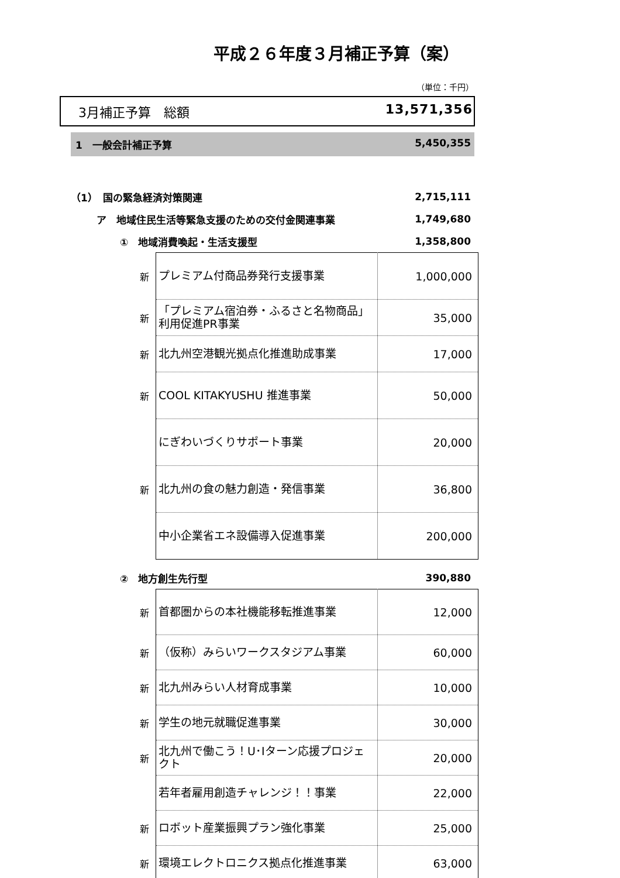平成２６年度３月補正予算（案）
（単位：千円）
3月補正予算　総額 13,571,356
1　一般会計補正予算 5,450,355
（1）　国の緊急経済対策関連 2,715,111
ア　地域住民生活等緊急支援のための交付金関連事業 1,749,680
①　地域消費喚起・生活支援型 1,358,800
| 新 | プレミアム付商品券発行支援事業 | 1,000,000 |
| 新 | 「プレミアム宿泊券・ふるさと名物商品」利用促進PR事業 | 35,000 |
| 新 | 北九州空港観光拠点化推進助成事業 | 17,000 |
| 新 | COOL KITAKYUSHU 推進事業 | 50,000 |
| | にぎわいづくりサポート事業 | 20,000 |
| 新 | 北九州の食の魅力創造・発信事業 | 36,800 |
| | 中小企業省エネ設備導入促進事業 | 200,000 |
②　地方創生先行型 390,880
| 新 | 首都圏からの本社機能移転推進事業 | 12,000 |
| 新 | （仮称）みらいワークスタジアム事業 | 60,000 |
| 新 | 北九州みらい人材育成事業 | 10,000 |
| 新 | 学生の地元就職促進事業 | 30,000 |
| 新 | 北九州で働こう！U･Iターン応援プロジェクト | 20,000 |
| | 若年者雇用創造チャレンジ！！事業 | 22,000 |
| 新 | ロボット産業振興プラン強化事業 | 25,000 |
| 新 | 環境エレクトロニクス拠点化推進事業 | 63,000 |